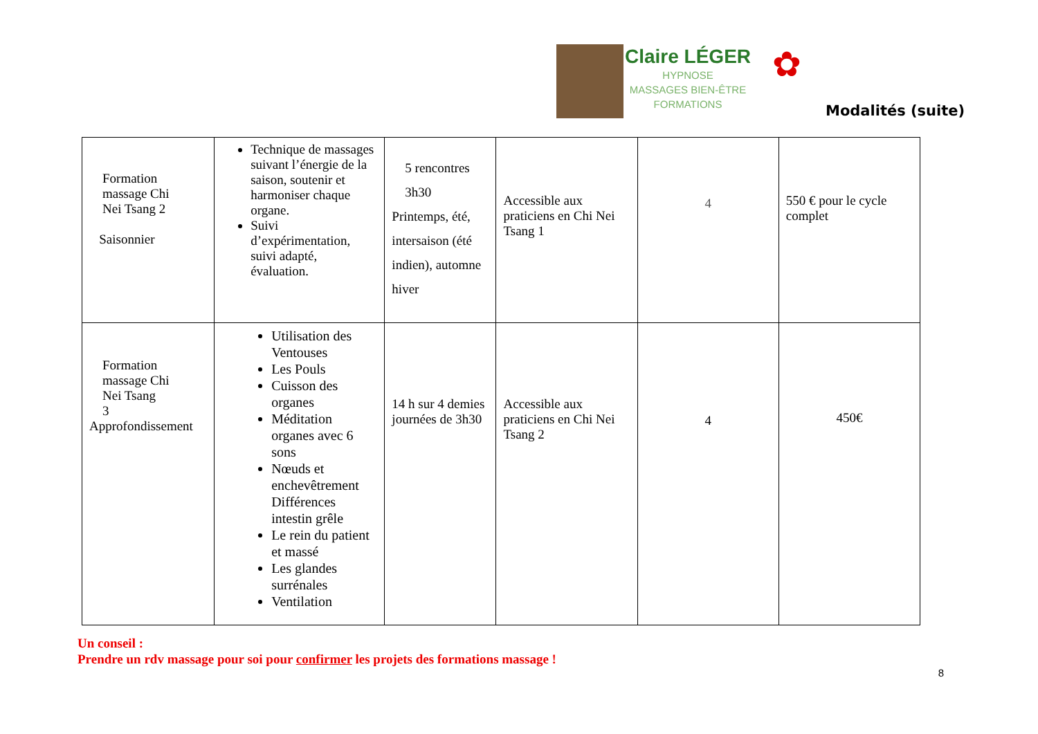Claire LÉGER
HYPNOSE
MASSAGES BIEN-ÊTRE
FORMATIONS
✿
Modalités (suite)
| Formation massage Chi Nei Tsang 2 Saisonnier | Technique de massages suivant l’énergie de la saison, soutenir et harmoniser chaque organe. Suivi d’expérimentation, suivi adapté, évaluation. | 5 rencontres 3h30 Printemps, été, intersaison (été indien), automne hiver | Accessible aux praticiens en Chi Nei Tsang 1 | 4 | 550 € pour le cycle complet |
| Formation massage Chi Nei Tsang 3 Approfondissement | Utilisation des Ventouses Les Pouls Cuisson des organes Méditation organes avec 6 sons Nœuds et enchevêtrement Différences intestin grêle Le rein du patient et massé Les glandes surrénales Ventilation | 14 h sur 4 demies journées de 3h30 | Accessible aux praticiens en Chi Nei Tsang 2 | 4 | 450€ |
Un conseil :
Prendre un rdv massage pour soi pour confirmer les projets des formations massage !
8